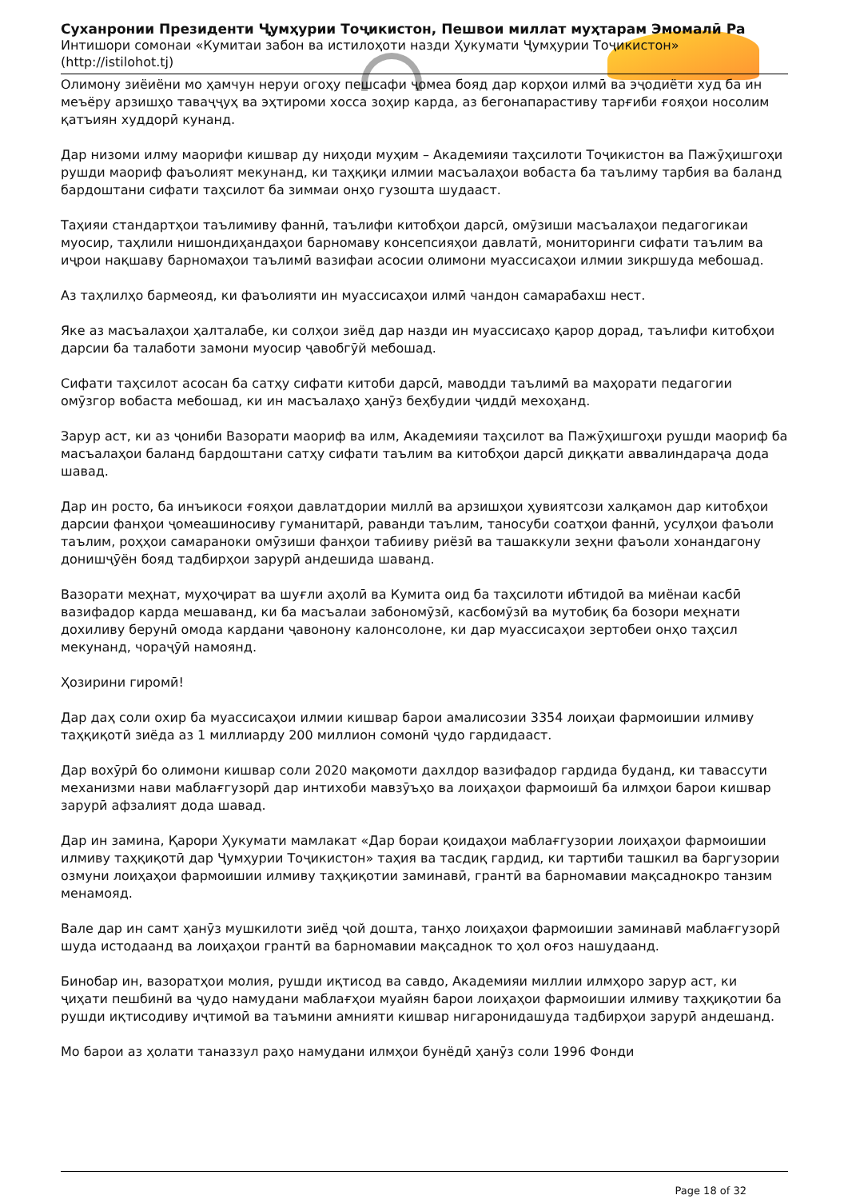Суханронии Президенти Ҷумҳурии Тоҷикистон, Пешвои миллат муҳтарам Эмомалӣ Ра
Интишори сомонаи «Кумитаи забон ва истилоҳоти назди Ҳукумати Ҷумҳурии Тоҷикистон» (http://istilohot.tj)
Олимону зиёиёни мо ҳамчун неруи огоҳу пешсафи ҷомеа бояд дар корҳои илмӣ ва эҷодиёти худ ба ин меъёру арзишҳо таваҷҷуҳ ва эҳтироми хосса зоҳир карда, аз бегонапарастиву тарғиби ғояҳои носолим қатъиян худдорӣ кунанд.
Дар низоми илму маорифи кишвар ду ниҳоди муҳим – Академияи таҳсилоти Тоҷикистон ва Пажӯҳишгоҳи рушди маориф фаъолият мекунанд, ки таҳқиқи илмии масъалаҳои вобаста ба таълиму тарбия ва баланд бардоштани сифати таҳсилот ба зиммаи онҳо гузошта шудааст.
Таҳияи стандартҳои таълимиву фаннӣ, таълифи китобҳои дарсӣ, омӯзиши масъалаҳои педагогикаи муосир, таҳлили нишондиҳандаҳои барномаву консепсияҳои давлатӣ, мониторинги сифати таълим ва иҷрои нақшаву барномаҳои таълимӣ вазифаи асосии олимони муассисаҳои илмии зикршуда мебошад.
Аз таҳлилҳо бармеояд, ки фаъолияти ин муассисаҳои илмӣ чандон самарабахш нест.
Яке аз масъалаҳои ҳалталабе, ки солҳои зиёд дар назди ин муассисаҳо қарор дорад, таълифи китобҳои дарсии ба талаботи замони муосир ҷавобгӯй мебошад.
Сифати таҳсилот асосан ба сатҳу сифати китоби дарсӣ, маводди таълимӣ ва маҳорати педагогии омӯзгор вобаста мебошад, ки ин масъалаҳо ҳанӯз беҳбудии ҷиддӣ мехоҳанд.
Зарур аст, ки аз ҷониби Вазорати маориф ва илм, Академияи таҳсилот ва Пажӯҳишгоҳи рушди маориф ба масъалаҳои баланд бардоштани сатҳу сифати таълим ва китобҳои дарсӣ диққати аввалиндараҷа дода шавад.
Дар ин росто, ба инъикоси ғояҳои давлатдории миллӣ ва арзишҳои ҳувиятсози халқамон дар китобҳои дарсии фанҳои ҷомеашиносиву гуманитарӣ, раванди таълим, таносуби соатҳои фаннӣ, усулҳои фаъоли таълим, роҳҳои самараноки омӯзиши фанҳои табииву риёзӣ ва ташаккули зеҳни фаъоли хонандагону донишҷӯён бояд тадбирҳои зарурӣ андешида шаванд.
Вазорати меҳнат, муҳоҷират ва шуғли аҳолӣ ва Кумита оид ба таҳсилоти ибтидоӣ ва миёнаи касбӣ вазифадор карда мешаванд, ки ба масъалаи забономӯзӣ, касбомӯзӣ ва мутобиқ ба бозори меҳнати дохиливу берунӣ омода кардани ҷавонону калонсолоне, ки дар муассисаҳои зертобеи онҳо таҳсил мекунанд, чораҷӯӣ намоянд.
Ҳозирини гиромӣ!
Дар даҳ соли охир ба муассисаҳои илмии кишвар барои амалисозии 3354 лоиҳаи фармоишии илмиву таҳқиқотӣ зиёда аз 1 миллиарду 200 миллион сомонӣ ҷудо гардидааст.
Дар вохӯрӣ бо олимони кишвар соли 2020 мақомоти дахлдор вазифадор гардида буданд, ки тавассути механизми нави маблағгузорӣ дар интихоби мавзӯъҳо ва лоиҳаҳои фармоишӣ ба илмҳои барои кишвар зарурӣ афзалият дода шавад.
Дар ин замина, Қарори Ҳукумати мамлакат «Дар бораи қоидаҳои маблағгузории лоиҳаҳои фармоишии илмиву таҳқиқотӣ дар Ҷумҳурии Тоҷикистон» таҳия ва тасдиқ гардид, ки тартиби ташкил ва баргузории озмуни лоиҳаҳои фармоишии илмиву таҳқиқотии заминавӣ, грантӣ ва барномавии мақсаднокро танзим менамояд.
Вале дар ин самт ҳанӯз мушкилоти зиёд ҷой дошта, танҳо лоиҳаҳои фармоишии заминавӣ маблағгузорӣ шуда истодаанд ва лоиҳаҳои грантӣ ва барномавии мақсаднок то ҳол оғоз нашудаанд.
Бинобар ин, вазоратҳои молия, рушди иқтисод ва савдо, Академияи миллии илмҳоро зарур аст, ки ҷиҳати пешбинӣ ва ҷудо намудани маблағҳои муайян барои лоиҳаҳои фармоишии илмиву таҳқиқотии ба рушди иқтисодиву иҷтимоӣ ва таъмини амнияти кишвар нигаронидашуда тадбирҳои зарурӣ андешанд.
Мо барои аз ҳолати таназзул раҳо намудани илмҳои бунёдӣ ҳанӯз соли 1996 Фонди
Page 18 of 32